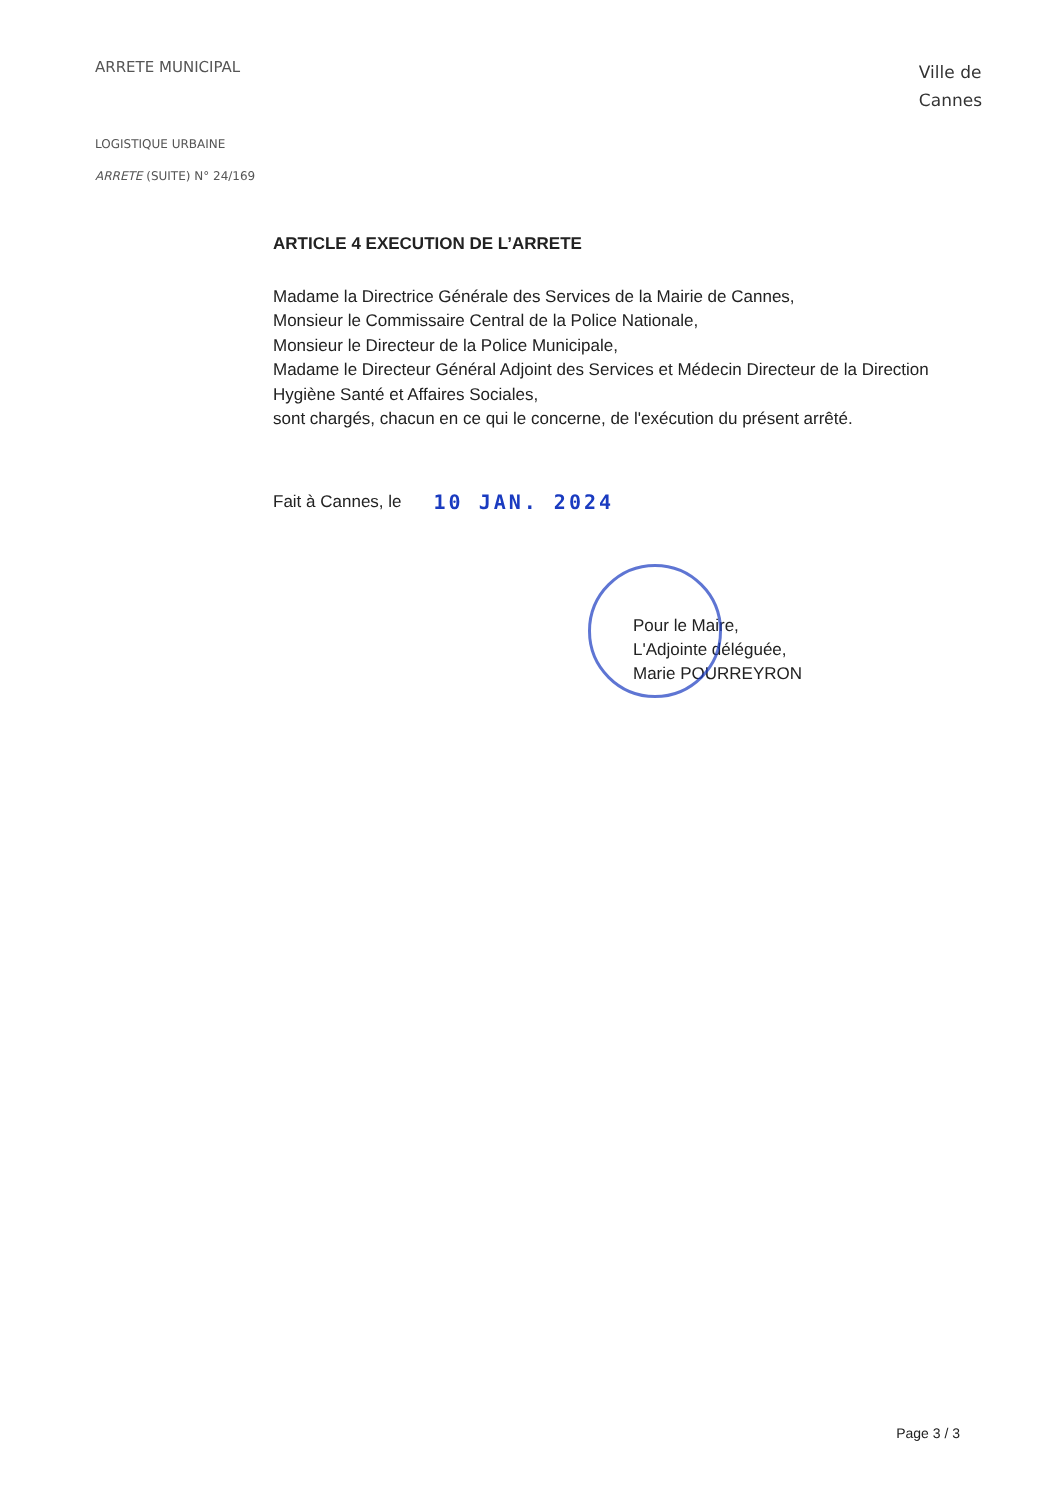ARRETE MUNICIPAL
Ville de
Cannes
LOGISTIQUE URBAINE
ARRETE (SUITE) N° 24/169
ARTICLE 4 EXECUTION DE L’ARRETE
Madame la Directrice Générale des Services de la Mairie de Cannes,
Monsieur le Commissaire Central de la Police Nationale,
Monsieur le Directeur de la Police Municipale,
Madame le Directeur Général Adjoint des Services et Médecin Directeur de la Direction Hygiène Santé et Affaires Sociales,
sont chargés, chacun en ce qui le concerne, de l'exécution du présent arrêté.
Fait à Cannes, le 10 JAN. 2024
Pour le Maire,
L'Adjointe déléguée,
Marie POURREYRON
Page 3 / 3